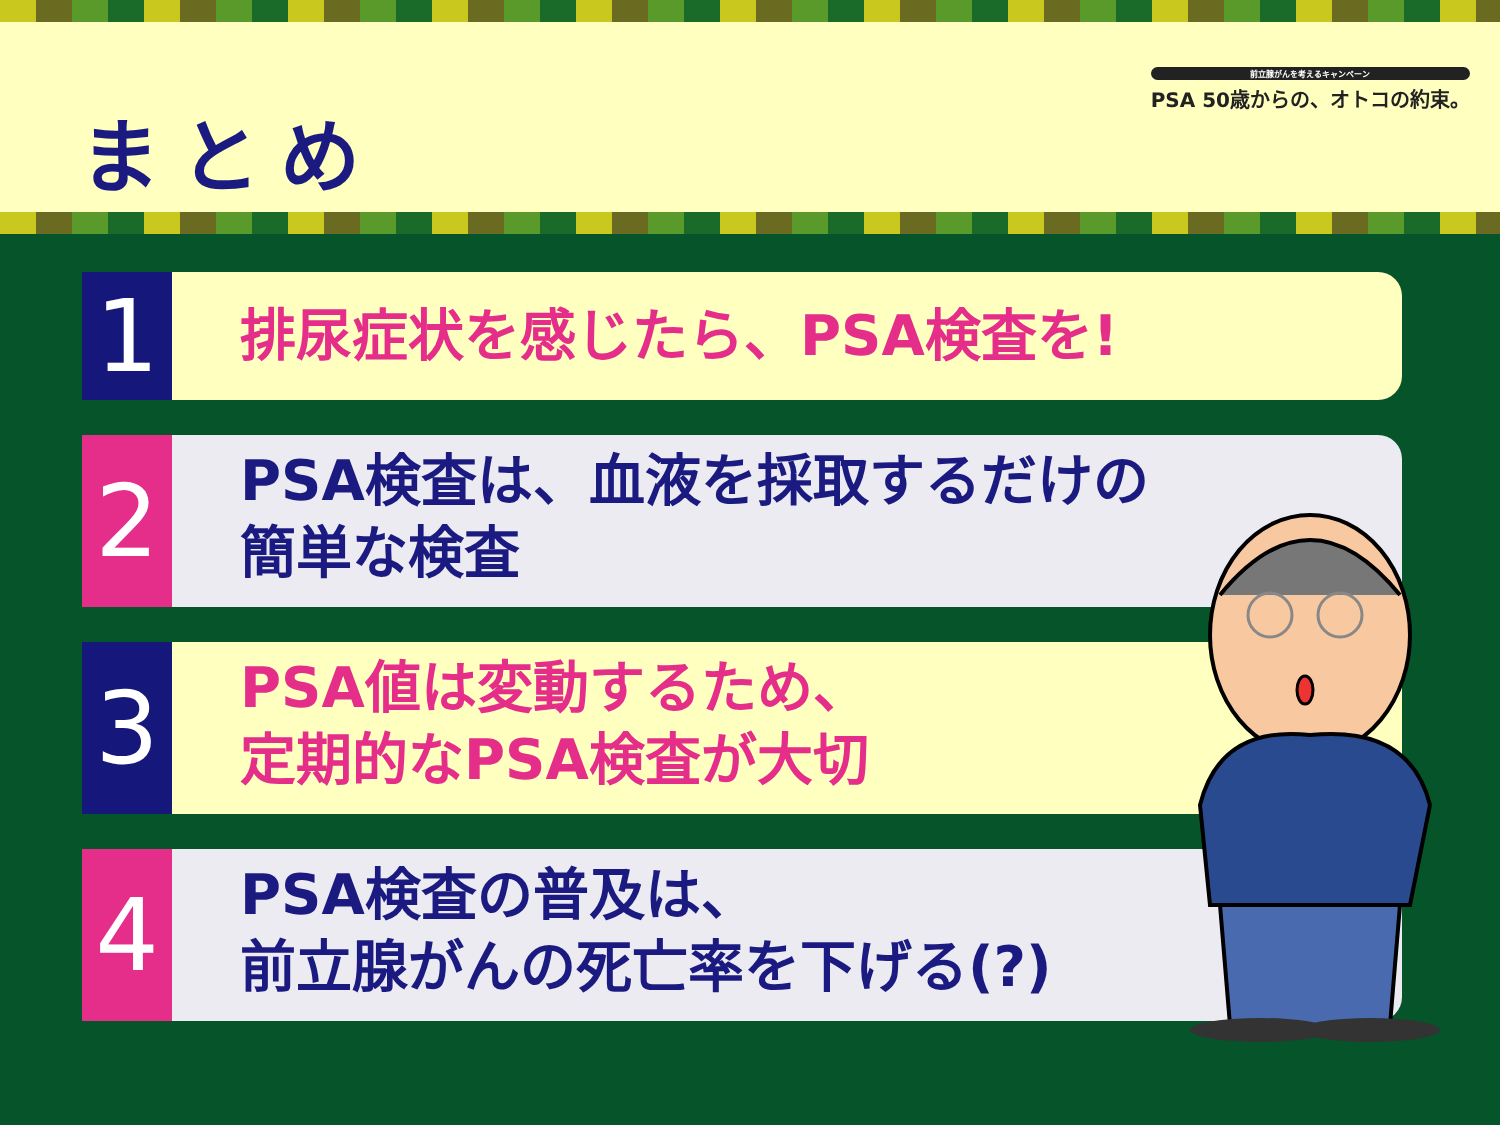まとめ
前立腺がんを考えるキャンペーン
PSA 50歳からの、オトコの約束。
1
排尿症状を感じたら、PSA検査を!
2
PSA検査は、血液を採取するだけの
簡単な検査
3
PSA値は変動するため、
定期的なPSA検査が大切
4
PSA検査の普及は、
前立腺がんの死亡率を下げる(?)